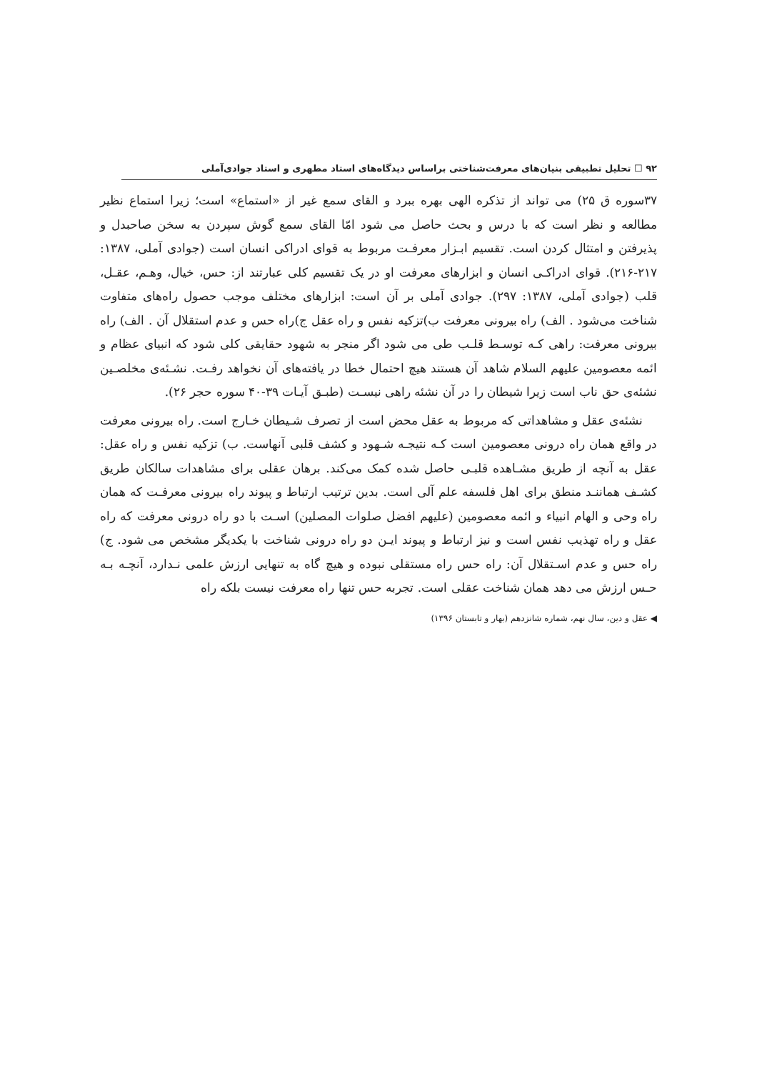۹۲ ☐ تحلیل تطبیقی بنیان‌های معرفت‌شناختی براساس دیدگاه‌های استاد مطهری و استاد جوادی‌آملی
۳۷سوره ق ۲۵) می تواند از تذکره الهی بهره ببرد و القای سمع غیر از «استماع» است؛ زیرا استماع نظیر مطالعه و نظر است که با درس و بحث حاصل می شود امّا القای سمع گوش سپردن به سخن صاحبدل و پذیرفتن و امتثال کردن است. تقسیم ابـزار معرفـت مربوط به قوای ادراکی انسان است (جوادی آملی، ۱۳۸۷: ۲۱۷-۲۱۶). قوای ادراکـی انسان و ابزارهای معرفت او در یک تقسیم کلی عبارتند از: حس، خیال، وهـم، عقـل، قلب (جوادی آملی، ۱۳۸۷: ۲۹۷). جوادی آملی بر آن است: ابزارهای مختلف موجب حصول راه‌های متفاوت شناخت می‌شود . الف) راه بیرونی معرفت ب)تزکیه نفس و راه عقل ج)راه حس و عدم استقلال آن . الف) راه بیرونی معرفت: راهی کـه توسـط قلـب طی می شود اگر منجر به شهود حقایقی کلی شود که انبیای عظام و ائمه معصومین علیهم السلام شاهد آن هستند هیچ احتمال خطا در یافته‌های آن نخواهد رفـت. نشـئه‌ی مخلصـین نشئه‌ی حق ناب است زیرا شیطان را در آن نشئه راهی نیسـت (طبـق آیـات ۳۹-۴۰ سوره حجر ۲۶).
نشئه‌ی عقل و مشاهداتی که مربوط به عقل محض است از تصرف شـیطان خـارج است. راه بیرونی معرفت در واقع همان راه درونی معصومین است کـه نتیجـه شـهود و کشف قلبی آنهاست. ب) تزکیه نفس و راه عقل: عقل به آنچه از طریق مشـاهده قلبـی حاصل شده کمک می‌کند. برهان عقلی برای مشاهدات سالکان طریق کشـف هماننـد منطق برای اهل فلسفه علم آلی است. بدین ترتیب ارتباط و پیوند راه بیرونی معرفـت که همان راه وحی و الهام انبیاء و ائمه معصومین (علیهم افضل صلوات المصلین) اسـت با دو راه درونی معرفت که راه عقل و راه تهذیب نفس است و نیز ارتباط و پیوند ایـن دو راه درونی شناخت با یکدیگر مشخص می شود. ج) راه حس و عدم اسـتقلال آن: راه حس راه مستقلی نبوده و هیچ گاه به تنهایی ارزش علمی نـدارد، آنچـه بـه حـس ارزش می دهد همان شناخت عقلی است. تجربه حس تنها راه معرفت نیست بلکه راه
◀ عقل و دین، سال نهم، شماره شانزدهم (بهار و تابستان ۱۳۹۶)